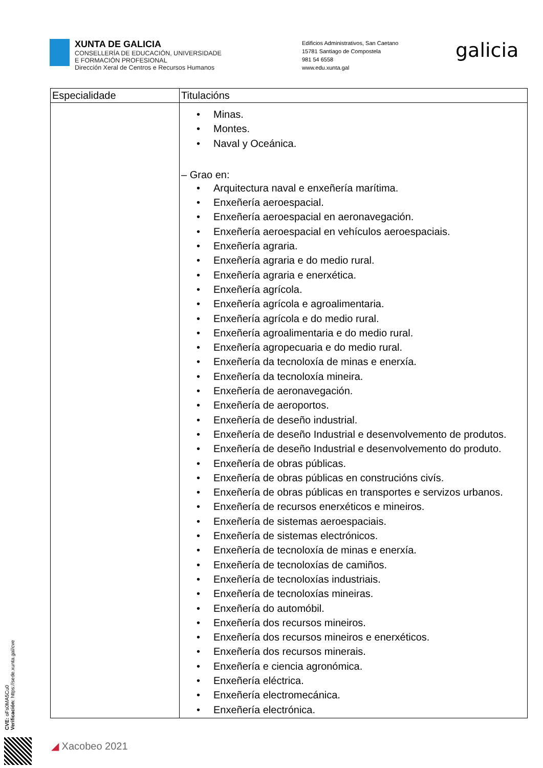XUNTA DE GALICIA
CONSELLERÍA DE EDUCACIÓN, UNIVERSIDADE
E FORMACIÓN PROFESIONAL
Dirección Xeral de Centros e Recursos Humanos
Edificios Administrativos, San Caetano
15781 Santiago de Compostela
981 54 6558
www.edu.xunta.gal
galicia
| Especialidade | Titulacións |
| --- | --- |
| | • Minas. • Montes. • Naval y Oceánica. – Grao en: • Arquitectura naval e enxeñería marítima. • Enxeñería aeroespacial. • Enxeñería aeroespacial en aeronavegación. • Enxeñería aeroespacial en vehículos aeroespaciais. • Enxeñería agraria. • Enxeñería agraria e do medio rural. • Enxeñería agraria e enerxética. • Enxeñería agrícola. • Enxeñería agrícola e agroalimentaria. • Enxeñería agrícola e do medio rural. • Enxeñería agroalimentaria e do medio rural. • Enxeñería agropecuaria e do medio rural. • Enxeñería da tecnoloxía de minas e enerxía. • Enxeñería da tecnoloxía mineira. • Enxeñería de aeronavegación. • Enxeñería de aeroportos. • Enxeñería de deseño industrial. • Enxeñería de deseño Industrial e desenvolvemento de produtos. • Enxeñería de deseño Industrial e desenvolvemento do produto. • Enxeñería de obras públicas. • Enxeñería de obras públicas en construcións civís. • Enxeñería de obras públicas en transportes e servizos urbanos. • Enxeñería de recursos enerxéticos e mineiros. • Enxeñería de sistemas aeroespaciais. • Enxeñería de sistemas electrónicos. • Enxeñería de tecnoloxía de minas e enerxía. • Enxeñería de tecnoloxías de camiños. • Enxeñería de tecnoloxías industriais. • Enxeñería de tecnoloxías mineiras. • Enxeñería do automóbil. • Enxeñería dos recursos mineiros. • Enxeñería dos recursos mineiros e enerxéticos. • Enxeñería dos recursos minerais. • Enxeñería e ciencia agronómica. • Enxeñería eléctrica. • Enxeñería electromecánica. • Enxeñería electrónica. |
CVE: oFs0MA5Cu0
Verificación: https://sede.xunta.gal/cve
◢ Xacobeo 2021